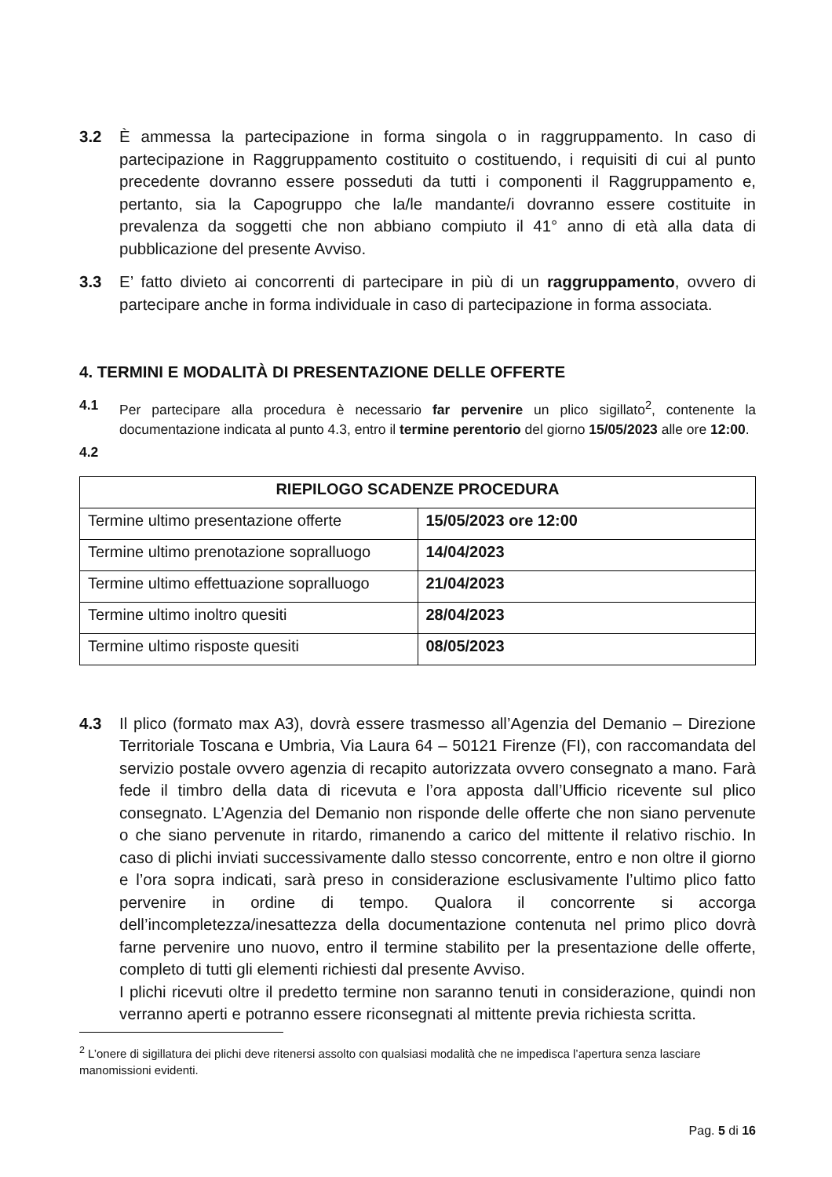3.2 È ammessa la partecipazione in forma singola o in raggruppamento. In caso di partecipazione in Raggruppamento costituito o costituendo, i requisiti di cui al punto precedente dovranno essere posseduti da tutti i componenti il Raggruppamento e, pertanto, sia la Capogruppo che la/le mandante/i dovranno essere costituite in prevalenza da soggetti che non abbiano compiuto il 41° anno di età alla data di pubblicazione del presente Avviso.
3.3 E’ fatto divieto ai concorrenti di partecipare in più di un raggruppamento, ovvero di partecipare anche in forma individuale in caso di partecipazione in forma associata.
4. TERMINI E MODALITÀ DI PRESENTAZIONE DELLE OFFERTE
4.1 Per partecipare alla procedura è necessario far pervenire un plico sigillato<sup>2</sup>, contenente la documentazione indicata al punto 4.3, entro il termine perentorio del giorno 15/05/2023 alle ore 12:00.
4.2
| RIEPILOGO SCADENZE PROCEDURA | |
| --- | --- |
| Termine ultimo presentazione offerte | 15/05/2023 ore 12:00 |
| Termine ultimo prenotazione sopralluogo | 14/04/2023 |
| Termine ultimo effettuazione sopralluogo | 21/04/2023 |
| Termine ultimo inoltro quesiti | 28/04/2023 |
| Termine ultimo risposte quesiti | 08/05/2023 |
4.3 Il plico (formato max A3), dovrà essere trasmesso all’Agenzia del Demanio – Direzione Territoriale Toscana e Umbria, Via Laura 64 – 50121 Firenze (FI), con raccomandata del servizio postale ovvero agenzia di recapito autorizzata ovvero consegnato a mano. Farà fede il timbro della data di ricevuta e l’ora apposta dall’Ufficio ricevente sul plico consegnato. L’Agenzia del Demanio non risponde delle offerte che non siano pervenute o che siano pervenute in ritardo, rimanendo a carico del mittente il relativo rischio. In caso di plichi inviati successivamente dallo stesso concorrente, entro e non oltre il giorno e l’ora sopra indicati, sarà preso in considerazione esclusivamente l’ultimo plico fatto pervenire in ordine di tempo. Qualora il concorrente si accorga dell’incompletezza/inesattezza della documentazione contenuta nel primo plico dovrà farne pervenire uno nuovo, entro il termine stabilito per la presentazione delle offerte, completo di tutti gli elementi richiesti dal presente Avviso.
I plichi ricevuti oltre il predetto termine non saranno tenuti in considerazione, quindi non verranno aperti e potranno essere riconsegnati al mittente previa richiesta scritta.
<sup>2</sup> L’onere di sigillatura dei plichi deve ritenersi assolto con qualsiasi modalità che ne impedisca l’apertura senza lasciare manomissioni evidenti.
Pag. 5 di 16